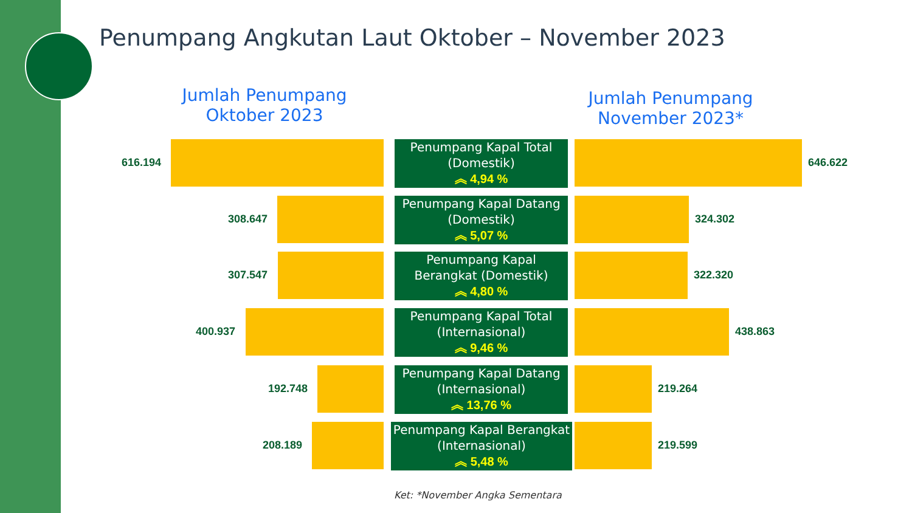Penumpang Angkutan Laut Oktober – November 2023
Jumlah Penumpang Oktober 2023
Jumlah Penumpang November 2023*
616.194
Penumpang Kapal Total (Domestik)
︽ 4,94 %
646.622
308.647
Penumpang Kapal Datang (Domestik)
︽ 5,07 %
324.302
307.547
Penumpang Kapal Berangkat (Domestik)
︽ 4,80 %
322.320
400.937
Penumpang Kapal Total (Internasional)
︽ 9,46 %
438.863
192.748
Penumpang Kapal Datang (Internasional)
︽ 13,76 %
219.264
208.189
Penumpang Kapal Berangkat (Internasional)
︽ 5,48 %
219.599
Ket: *November Angka Sementara